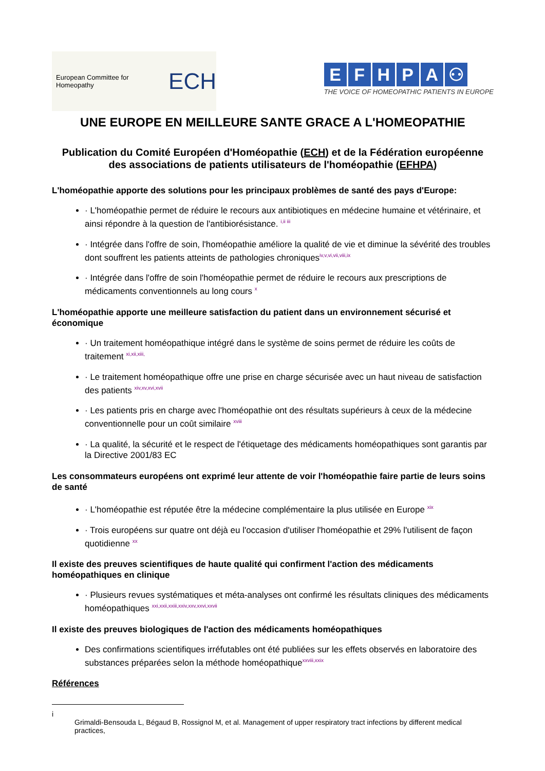European Committee for Homeopathy ECH
EFHPA ⚇
THE VOICE OF HOMEOPATHIC PATIENTS IN EUROPE
UNE EUROPE EN MEILLEURE SANTE GRACE A L'HOMEOPATHIE
Publication du Comité Européen d'Homéopathie (ECH) et de la Fédération européenne des associations de patients utilisateurs de l'homéopathie (EFHPA)
L'homéopathie apporte des solutions pour les principaux problèmes de santé des pays d'Europe:
· L'homéopathie permet de réduire le recours aux antibiotiques en médecine humaine et vétérinaire, et ainsi répondre à la question de l'antibiorésistance. <sup>i,ii iii</sup>
· Intégrée dans l'offre de soin, l'homéopathie améliore la qualité de vie et diminue la sévérité des troubles dont souffrent les patients atteints de pathologies chroniques<sup>iv,v,vi,vii,viii,ix</sup>
· Intégrée dans l'offre de soin l'homéopathie permet de réduire le recours aux prescriptions de médicaments conventionnels au long cours <sup>x</sup>
L'homéopathie apporte une meilleure satisfaction du patient dans un environnement sécurisé et économique
· Un traitement homéopathique intégré dans le système de soins permet de réduire les coûts de traitement <sup>xi,xii,xiii,</sup>
· Le traitement homéopathique offre une prise en charge sécurisée avec un haut niveau de satisfaction des patients <sup>xiv,xv,xvi,xvii</sup>
· Les patients pris en charge avec l'homéopathie ont des résultats supérieurs à ceux de la médecine conventionnelle pour un coût similaire <sup>xviii</sup>
· La qualité, la sécurité et le respect de l'étiquetage des médicaments homéopathiques sont garantis par la Directive 2001/83 EC
Les consommateurs européens ont exprimé leur attente de voir l'homéopathie faire partie de leurs soins de santé
· L'homéopathie est réputée être la médecine complémentaire la plus utilisée en Europe <sup>xix</sup>
· Trois européens sur quatre ont déjà eu l'occasion d'utiliser l'homéopathie et 29% l'utilisent de façon quotidienne <sup>xx</sup>
Il existe des preuves scientifiques de haute qualité qui confirment l'action des médicaments homéopathiques en clinique
· Plusieurs revues systématiques et méta-analyses ont confirmé les résultats cliniques des médicaments homéopathiques <sup>xxi,xxii,xxiii,xxiv,xxv,xxvi,xxvii</sup>
Il existe des preuves biologiques de l'action des médicaments homéopathiques
Des confirmations scientifiques irréfutables ont été publiées sur les effets observés en laboratoire des substances préparées selon la méthode homéopathique<sup>xxviii,xxix</sup>
Références
i
Grimaldi-Bensouda L, Bégaud B, Rossignol M, et al. Management of upper respiratory tract infections by different medical practices,